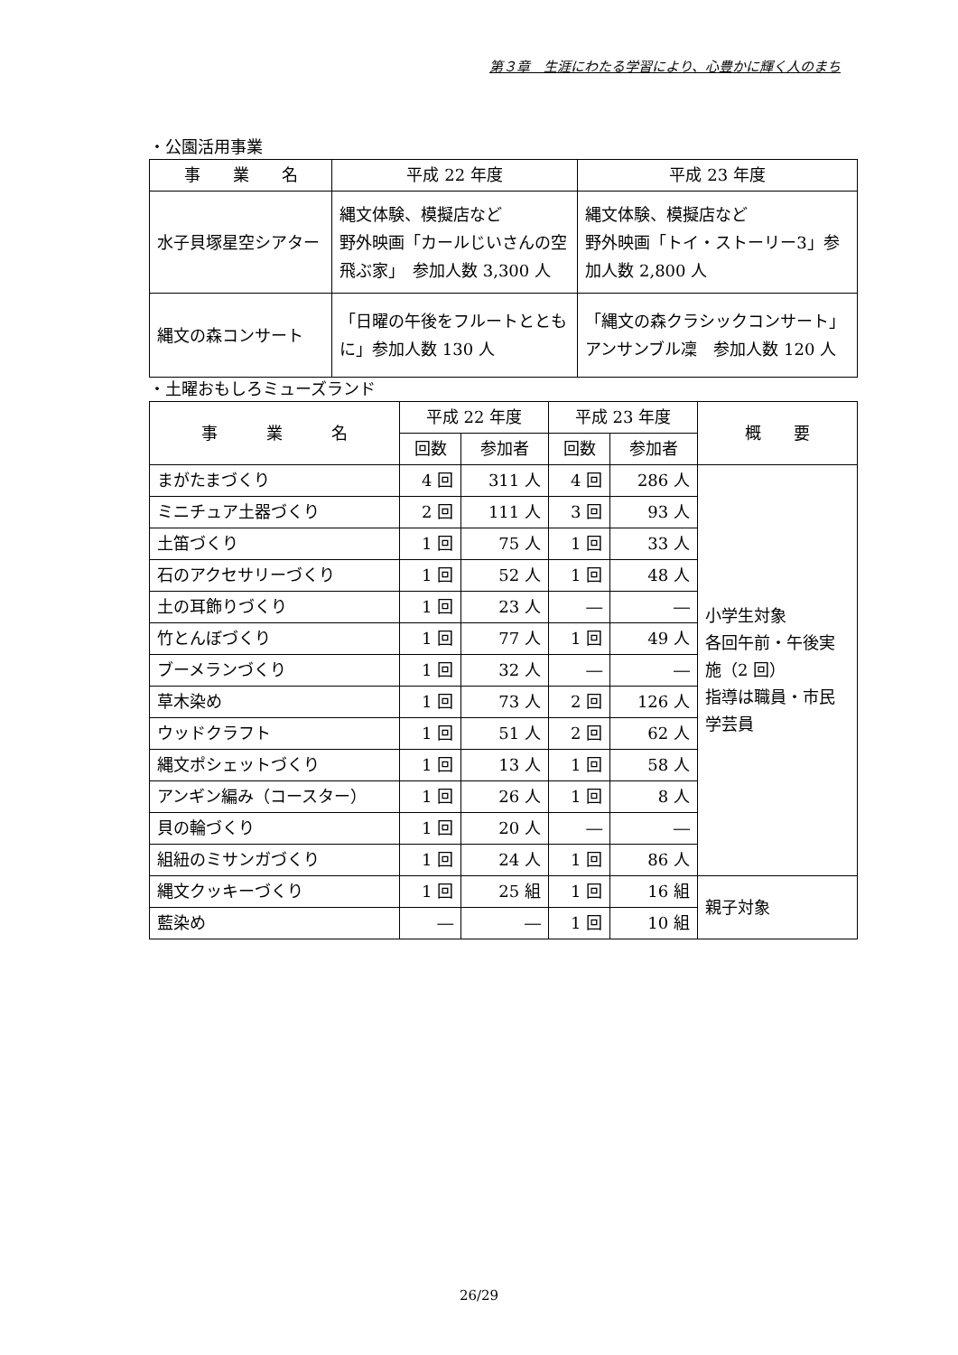第３章　生涯にわたる学習により、心豊かに輝く人のまち
・公園活用事業
| 事 業 名 | 平成 22 年度 | 平成 23 年度 |
| --- | --- | --- |
| 水子貝塚星空シアター | 縄文体験、模擬店など 野外映画「カールじいさんの空飛ぶ家」 参加人数 3,300 人 | 縄文体験、模擬店など 野外映画「トイ・ストーリー3」参加人数 2,800 人 |
| 縄文の森コンサート | 「日曜の午後をフルートとともに」参加人数 130 人 | 「縄文の森クラシックコンサート」アンサンブル凜 参加人数 120 人 |
・土曜おもしろミューズランド
| 事 業 名 | 平成 22 年度 | | 平成 23 年度 | | 概 要 |
| --- | --- | --- | --- | --- | --- |
| | 回数 | 参加者 | 回数 | 参加者 | |
| まがたまづくり | 4 回 | 311 人 | 4 回 | 286 人 | 小学生対象 各回午前・午後実施（2 回） 指導は職員・市民学芸員 |
| ミニチュア土器づくり | 2 回 | 111 人 | 3 回 | 93 人 | |
| 土笛づくり | 1 回 | 75 人 | 1 回 | 33 人 | |
| 石のアクセサリーづくり | 1 回 | 52 人 | 1 回 | 48 人 | |
| 土の耳飾りづくり | 1 回 | 23 人 | ― | ― | |
| 竹とんぼづくり | 1 回 | 77 人 | 1 回 | 49 人 | |
| ブーメランづくり | 1 回 | 32 人 | ― | ― | |
| 草木染め | 1 回 | 73 人 | 2 回 | 126 人 | |
| ウッドクラフト | 1 回 | 51 人 | 2 回 | 62 人 | |
| 縄文ポシェットづくり | 1 回 | 13 人 | 1 回 | 58 人 | |
| アンギン編み（コースター） | 1 回 | 26 人 | 1 回 | 8 人 | |
| 貝の輪づくり | 1 回 | 20 人 | ― | ― | |
| 組紐のミサンガづくり | 1 回 | 24 人 | 1 回 | 86 人 | |
| 縄文クッキーづくり | 1 回 | 25 組 | 1 回 | 16 組 | 親子対象 |
| 藍染め | ― | ― | 1 回 | 10 組 | |
26/29